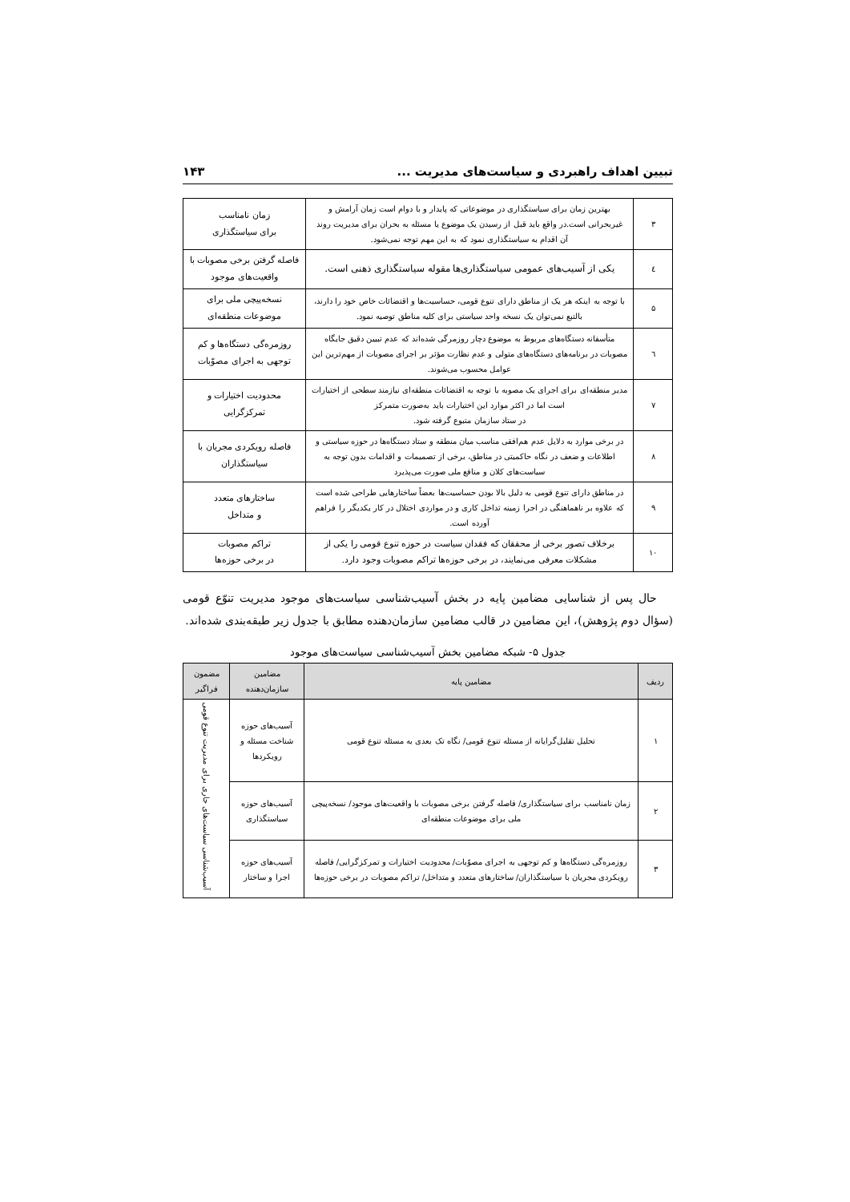تبیین اهداف راهبردی و سیاست‌های مدیریت ... ۱۴۳
| ۳ | بهترین زمان برای سیاستگذاری در موضوعاتی که پایدار و با دوام است زمان آرامش و غیربحرانی است.در واقع باید قبل از رسیدن یک موضوع یا مسئله به بحران برای مدیریت روند آن اقدام به سیاستگذاری نمود که به این مهم توجه نمی‌شود. | زمان نامناسب برای سیاستگذاری |
| ٤ | یکی از آسیب‌های عمومی سیاستگذاری‌ها مقوله سیاستگذاری ذهنی است. | فاصله گرفتن برخی مصوبات با واقعیت‌های موجود |
| ۵ | با توجه به اینکه هر یک از مناطق دارای تنوع قومی، حساسیت‌ها و اقتضائات خاص خود را دارند، بالتبع نمی‌توان یک نسخه واحد سیاستی برای کلیه مناطق توصیه نمود. | نسخه‌پیچی ملی برای موضوعات منطقه‌ای |
| ٦ | متأسفانه دستگاه‌های مربوط به موضوع دچار روزمرگی شده‌اند که عدم تبیین دقیق جایگاه مصوبات در برنامه‌های دستگاه‌های متولی و عدم نظارت مؤثر بر اجرای مصوبات از مهم‌ترین این عوامل محسوب می‌شوند. | روزمره‌گی دستگاه‌ها و کم توجهی به اجرای مصوّبات |
| ۷ | مدیر منطقه‌ای برای اجرای یک مصوبه با توجه به اقتضائات منطقه‌ای نیازمند سطحی از اختیارات است اما در اکثر موارد این اختیارات باید به‌صورت متمرکز در ستاد سازمان متبوع گرفته شود. | محدودیت اختیارات و تمرکزگرایی |
| ۸ | در برخی موارد به دلایل عدم هم‌افقی مناسب میان منطقه و ستاد دستگاه‌ها در حوزه سیاستی و اطلاعات و ضعف در نگاه حاکمیتی در مناطق، برخی از تصمیمات و اقدامات بدون توجه به سیاست‌های کلان و منافع ملی صورت می‌پذیرد | فاصله رویکردی مجریان با سیاستگذاران |
| ۹ | در مناطق دارای تنوع قومی به دلیل بالا بودن حساسیت‌ها بعضاً ساختارهایی طراحی شده است که علاوه بر ناهماهنگی در اجرا زمینه تداخل کاری و در مواردی اختلال در کار یکدیگر را فراهم آورده است. | ساختارهای متعدد و متداخل |
| ۱۰ | برخلاف تصور برخی از محققان که فقدان سیاست در حوزه تنوع قومی را یکی از مشکلات معرفی می‌نمایند، در برخی حوزه‌ها تراکم مصوبات وجود دارد. | تراکم مصوبات در برخی حوزه‌ها |
حال پس از شناسایی مضامین پایه در بخش آسیب‌شناسی سیاست‌های موجود مدیریت تنوّع قومی (سؤال دوم پژوهش)، این مضامین در قالب مضامین سازمان‌دهنده مطابق با جدول زیر طبقه‌بندی شده‌اند.
جدول ۵- شبکه مضامین بخش آسیب‌شناسی سیاست‌های موجود
| ردیف | مضامین پایه | مضامین سازمان‌دهنده | مضمون فراگیر |
| --- | --- | --- | --- |
| ۱ | تحلیل تقلیل‌گرایانه از مسئله تنوع قومی/ نگاه تک بعدی به مسئله تنوع قومی | آسیب‌های حوزه شناخت مسئله و رویکردها | آسیب‌شناسی سیاست‌های جاری برای مدیریت تنوع قومی |
| ۲ | زمان نامناسب برای سیاستگذاری/ فاصله گرفتن برخی مصوبات با واقعیت‌های موجود/ نسخه‌پیچی ملی برای موضوعات منطقه‌ای | آسیب‌های حوزه سیاستگذاری | |
| ۳ | روزمره‌گی دستگاه‌ها و کم توجهی به اجرای مصوّبات/ محدودیت اختیارات و تمرکزگرایی/ فاصله رویکردی مجریان با سیاستگذاران/ ساختارهای متعدد و متداخل/ تراکم مصوبات در برخی حوزه‌ها | آسیب‌های حوزه اجرا و ساختار | |